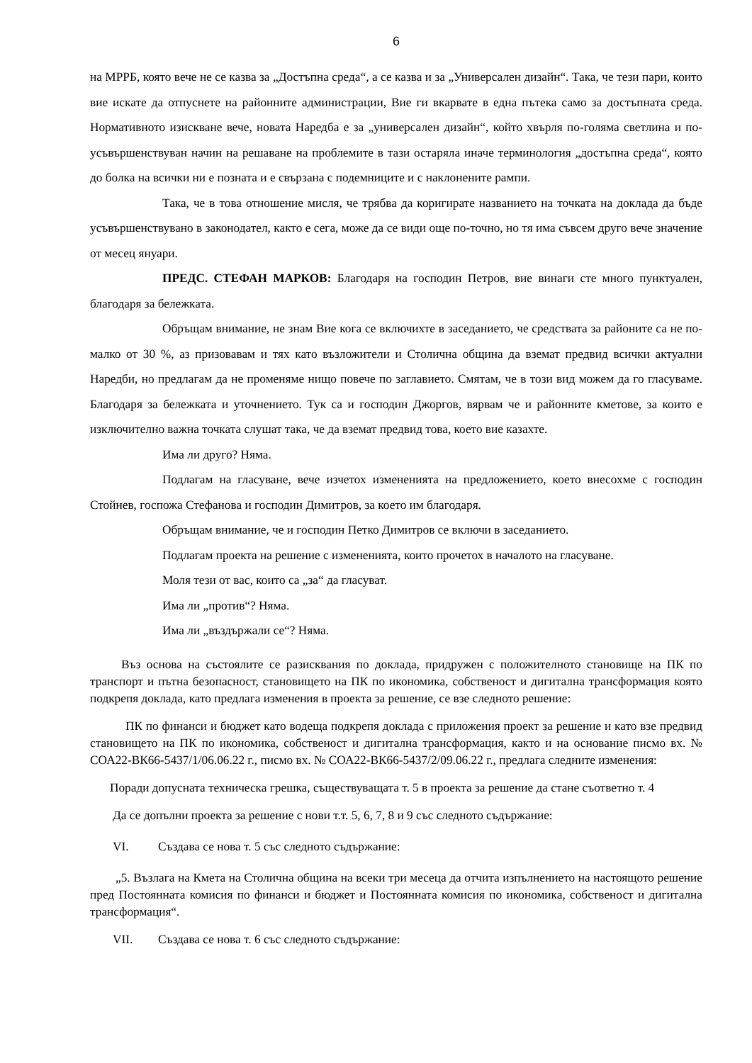6
на МРРБ, която вече не се казва за „Достъпна среда“, а се казва и за „Универсален дизайн“. Така, че тези пари, които вие искате да отпуснете на районните администрации, Вие ги вкарвате в една пътека само за достъпната среда. Нормативното изискване вече, новата Наредба е за „универсален дизайн“, който хвърля по-голяма светлина и по-усъвършенствуван начин на решаване на проблемите в тази остаряла иначе терминология „достъпна среда“, която до болка на всички ни е позната и е свързана с подемниците и с наклонените рампи.
Така, че в това отношение мисля, че трябва да коригирате названието на точката на доклада да бъде усъвършенствувано в законодател, както е сега, може да се види още по-точно, но тя има съвсем друго вече значение от месец януари.
ПРЕДС. СТЕФАН МАРКОВ: Благодаря на господин Петров, вие винаги сте много пунктуален, благодаря за бележката.
Обръщам внимание, не знам Вие кога се включихте в заседанието, че средствата за районите са не по-малко от 30 %, аз призовавам и тях като възложители и Столична община да вземат предвид всички актуални Наредби, но предлагам да не променяме нищо повече по заглавието. Смятам, че в този вид можем да го гласуваме. Благодаря за бележката и уточнението. Тук са и господин Джоргов, вярвам че и районните кметове, за които е изключително важна точката слушат така, че да вземат предвид това, което вие казахте.
Има ли друго? Няма.
Подлагам на гласуване, вече изчетох измененията на предложението, което внесохме с господин Стойнев, госпожа Стефанова и господин Димитров, за което им благодаря.
Обръщам внимание, че и господин Петко Димитров се включи в заседанието.
Подлагам проекта на решение с измененията, които прочетох в началото на гласуване.
Моля тези от вас, които са „за“ да гласуват.
Има ли „против“? Няма.
Има ли „въздържали се“? Няма.
Въз основа на състоялите се разисквания по доклада, придружен с положителното становище на ПК по транспорт и пътна безопасност, становището на ПК по икономика, собственост и дигитална трансформация която подкрепя доклада, като предлага изменения в проекта за решение, се взе следното решение:
ПК по финанси и бюджет като водеща подкрепя доклада с приложения проект за решение и като взе предвид становището на ПК по икономика, собственост и дигитална трансформация, както и на основание писмо вх. № СОА22-ВК66-5437/1/06.06.22 г., писмо вх. № СОА22-ВК66-5437/2/09.06.22 г., предлага следните изменения:
Поради допусната техническа грешка, съществуващата т. 5 в проекта за решение да стане съответно т. 4
Да се допълни проекта за решение с нови т.т. 5, 6, 7, 8 и 9 със следното съдържание:
VI. Създава се нова т. 5 със следното съдържание:
„5. Възлага на Кмета на Столична община на всеки три месеца да отчита изпълнението на настоящото решение пред Постоянната комисия по финанси и бюджет и Постоянната комисия по икономика, собственост и дигитална трансформация“.
VII. Създава се нова т. 6 със следното съдържание: